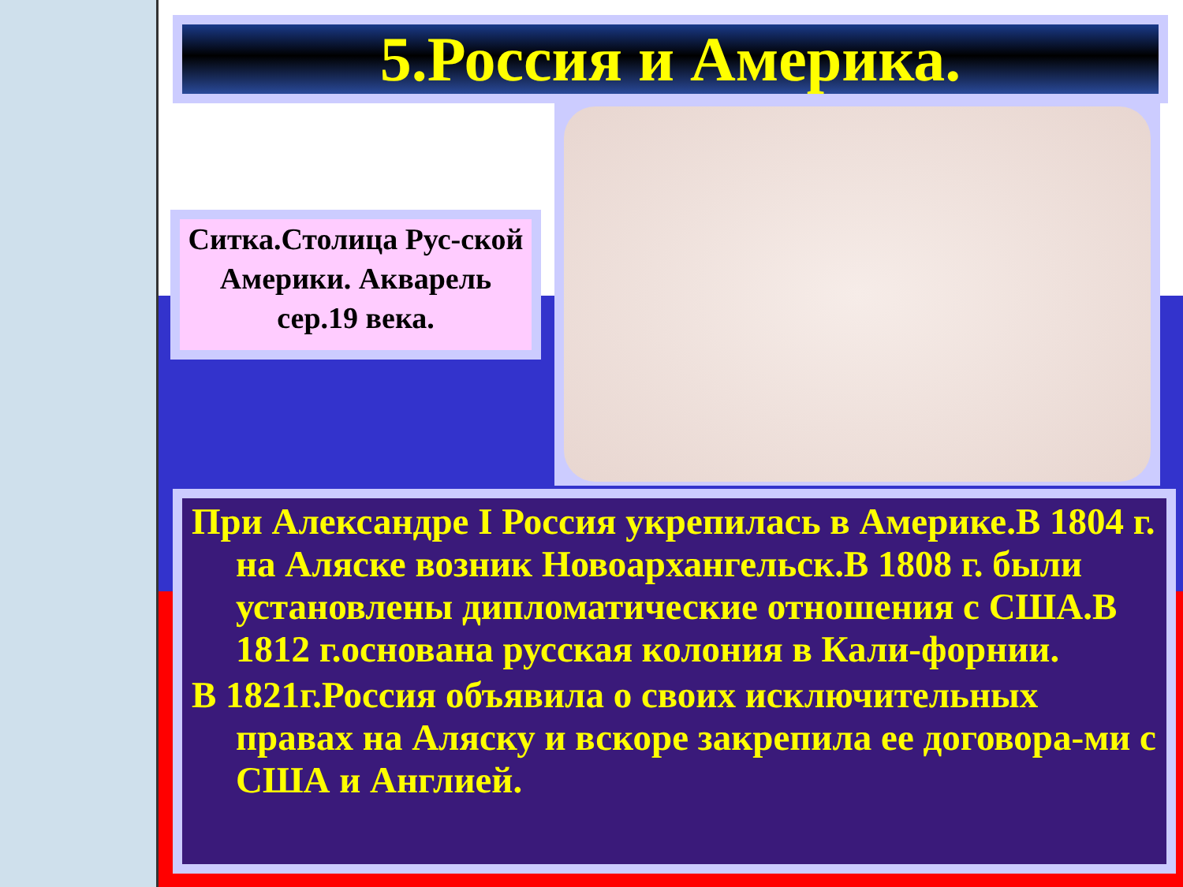5.Россия и Америка.
Ситка.Столица Рус-ской Америки. Акварель сер.19 века.
При Александре I Россия укрепилась в Америке.В 1804 г. на Аляске возник Новоархангельск.В 1808 г. были установлены дипломатические отношения с США.В 1812 г.основана русская колония в Кали-форнии.
В 1821г.Россия объявила о своих исключительных правах на Аляску и вскоре закрепила ее договора-ми с США и Англией.